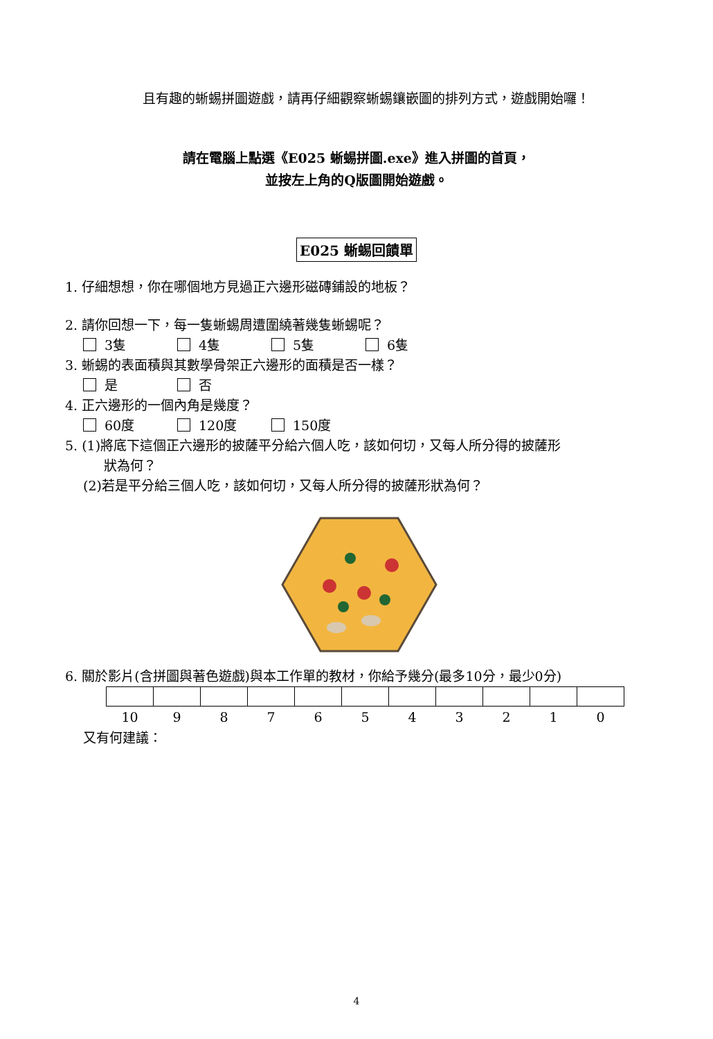且有趣的蜥蜴拼圖遊戲，請再仔細觀察蜥蜴鑲嵌圖的排列方式，遊戲開始囉！
請在電腦上點選《E025 蜥蜴拼圖.exe》進入拼圖的首頁，
並按左上角的Q版圖開始遊戲。
E025 蜥蜴回饋單
1. 仔細想想，你在哪個地方見過正六邊形磁磚鋪設的地板？
2. 請你回想一下，每一隻蜥蜴周遭圍繞著幾隻蜥蜴呢？
3隻 4隻 5隻 6隻
3. 蜥蜴的表面積與其數學骨架正六邊形的面積是否一樣？
是 否
4. 正六邊形的一個內角是幾度？
60度 120度 150度
5. (1)將底下這個正六邊形的披薩平分給六個人吃，該如何切，又每人所分得的披薩形
狀為何？
(2)若是平分給三個人吃，該如何切，又每人所分得的披薩形狀為何？
6. 關於影片(含拼圖與著色遊戲)與本工作單的教材，你給予幾分(最多10分，最少0分)
| 10 | 9 | 8 | 7 | 6 | 5 | 4 | 3 | 2 | 1 | 0 |
又有何建議：
4